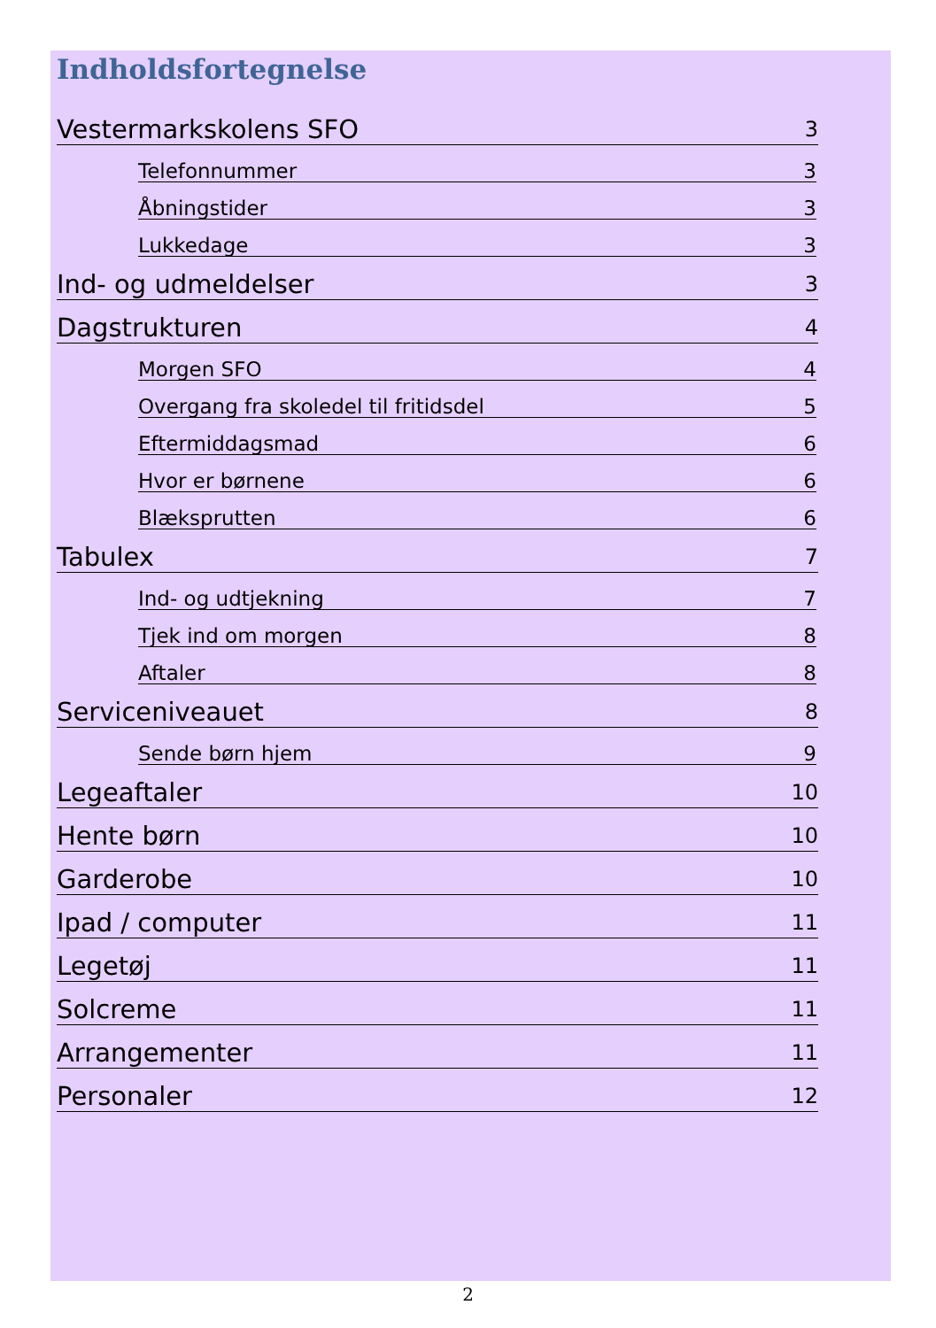Indholdsfortegnelse
Vestermarkskolens SFO 3
Telefonnummer 3
Åbningstider 3
Lukkedage 3
Ind- og udmeldelser 3
Dagstrukturen 4
Morgen SFO 4
Overgang fra skoledel til fritidsdel 5
Eftermiddagsmad 6
Hvor er børnene 6
Blæksprutten 6
Tabulex 7
Ind- og udtjekning 7
Tjek ind om morgen 8
Aftaler 8
Serviceniveauet 8
Sende børn hjem 9
Legeaftaler 10
Hente børn 10
Garderobe 10
Ipad / computer 11
Legetøj 11
Solcreme 11
Arrangementer 11
Personaler 12
2